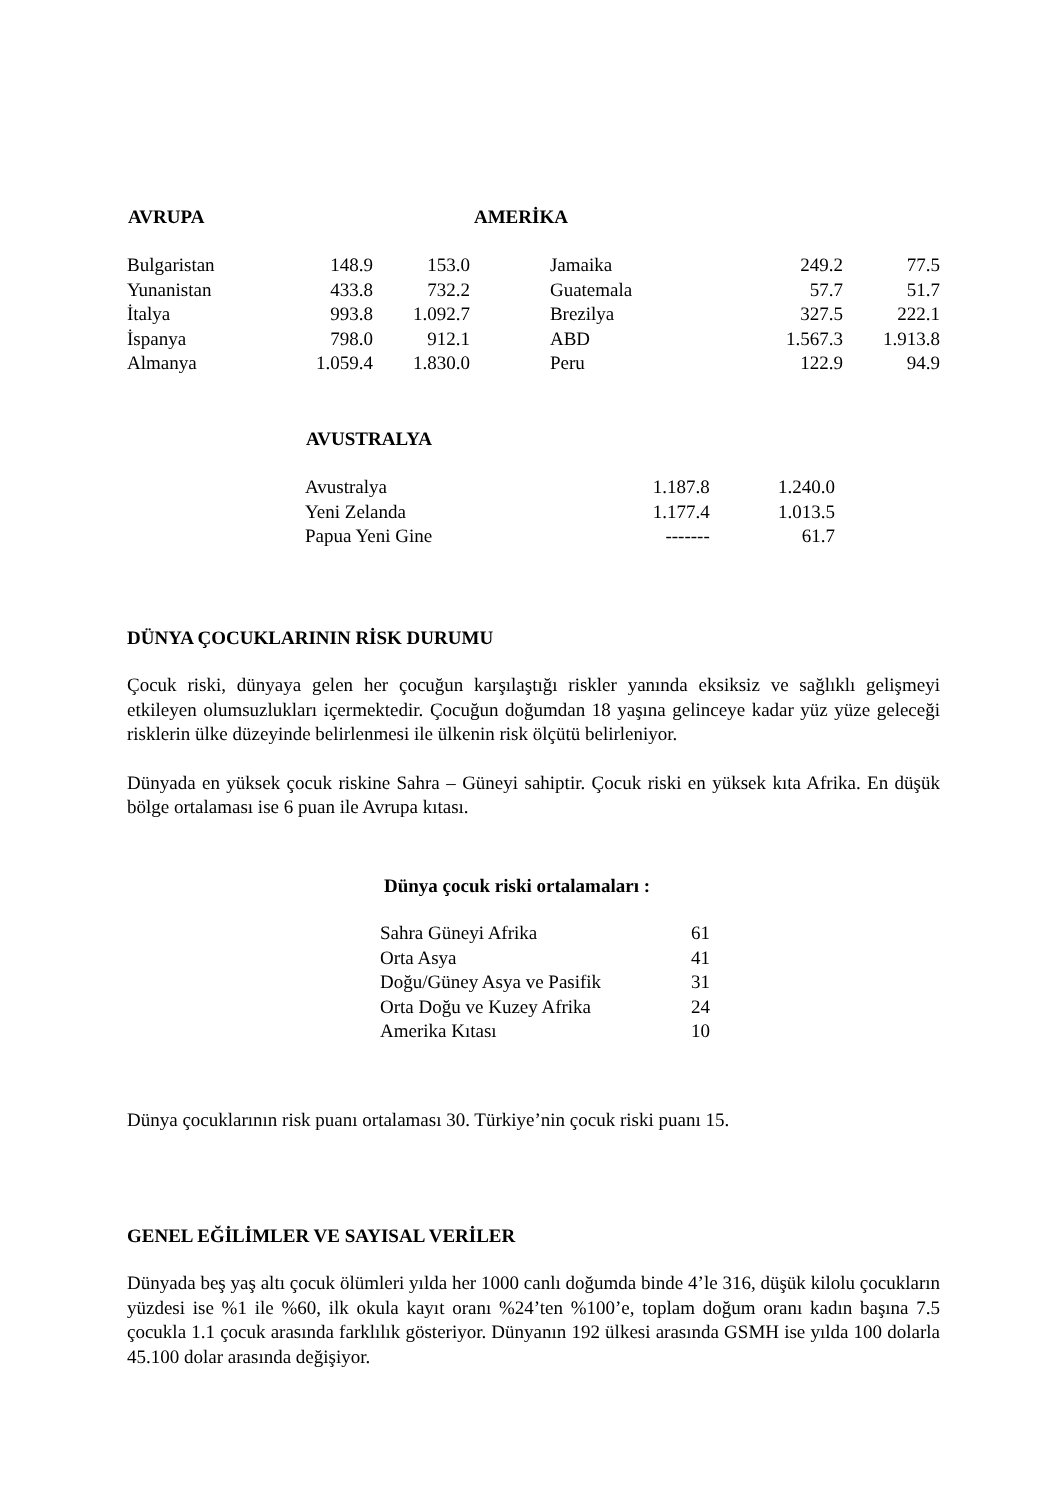| AVRUPA | | | AMERİKA | | |
| --- | --- | --- | --- | --- | --- |
| Bulgaristan | 148.9 | 153.0 | Jamaika | 249.2 | 77.5 |
| Yunanistan | 433.8 | 732.2 | Guatemala | 57.7 | 51.7 |
| İtalya | 993.8 | 1.092.7 | Brezilya | 327.5 | 222.1 |
| İspanya | 798.0 | 912.1 | ABD | 1.567.3 | 1.913.8 |
| Almanya | 1.059.4 | 1.830.0 | Peru | 122.9 | 94.9 |
| AVUSTRALYA | | |
| --- | --- | --- |
| Avustralya | 1.187.8 | 1.240.0 |
| Yeni Zelanda | 1.177.4 | 1.013.5 |
| Papua Yeni Gine | ------- | 61.7 |
DÜNYA ÇOCUKLARININ RİSK DURUMU
Çocuk riski, dünyaya gelen her çocuğun karşılaştığı riskler yanında eksiksiz ve sağlıklı gelişmeyi etkileyen olumsuzlukları içermektedir. Çocuğun doğumdan 18 yaşına gelinceye kadar yüz yüze geleceği risklerin ülke düzeyinde belirlenmesi ile ülkenin risk ölçütü belirleniyor.
Dünyada en yüksek çocuk riskine Sahra – Güneyi sahiptir. Çocuk riski en yüksek kıta Afrika. En düşük bölge ortalaması ise 6 puan ile Avrupa kıtası.
Dünya çocuk riski ortalamaları :
| Sahra Güneyi Afrika | 61 |
| Orta Asya | 41 |
| Doğu/Güney Asya ve Pasifik | 31 |
| Orta Doğu ve Kuzey Afrika | 24 |
| Amerika Kıtası | 10 |
Dünya çocuklarının risk puanı ortalaması 30. Türkiye’nin çocuk riski puanı 15.
GENEL EĞİLİMLER VE SAYISAL VERİLER
Dünyada beş yaş altı çocuk ölümleri yılda her 1000 canlı doğumda binde 4’le 316, düşük kilolu çocukların yüzdesi ise %1 ile %60, ilk okula kayıt oranı %24’ten %100’e, toplam doğum oranı kadın başına 7.5 çocukla 1.1 çocuk arasında farklılık gösteriyor. Dünyanın 192 ülkesi arasında GSMH ise yılda 100 dolarla 45.100 dolar arasında değişiyor.